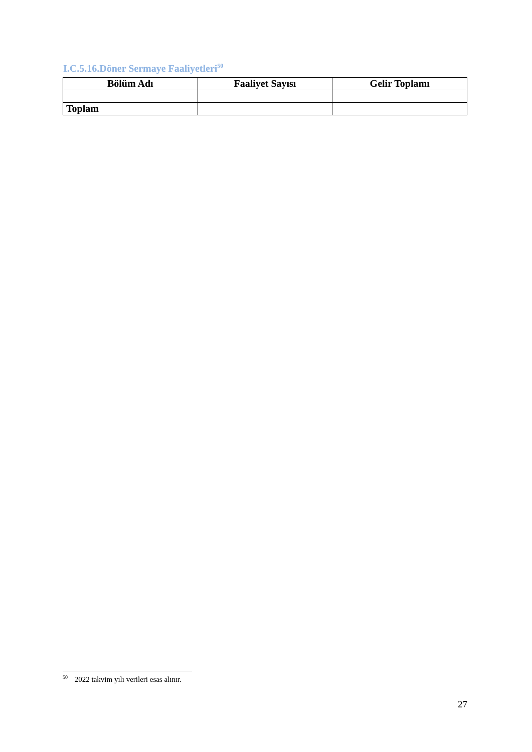I.C.5.16.Döner Sermaye Faaliyetleri<sup>50</sup>
| Bölüm Adı | Faaliyet Sayısı | Gelir Toplamı |
| --- | --- | --- |
| Toplam | | |
<sup>50</sup> 2022 takvim yılı verileri esas alınır.
27